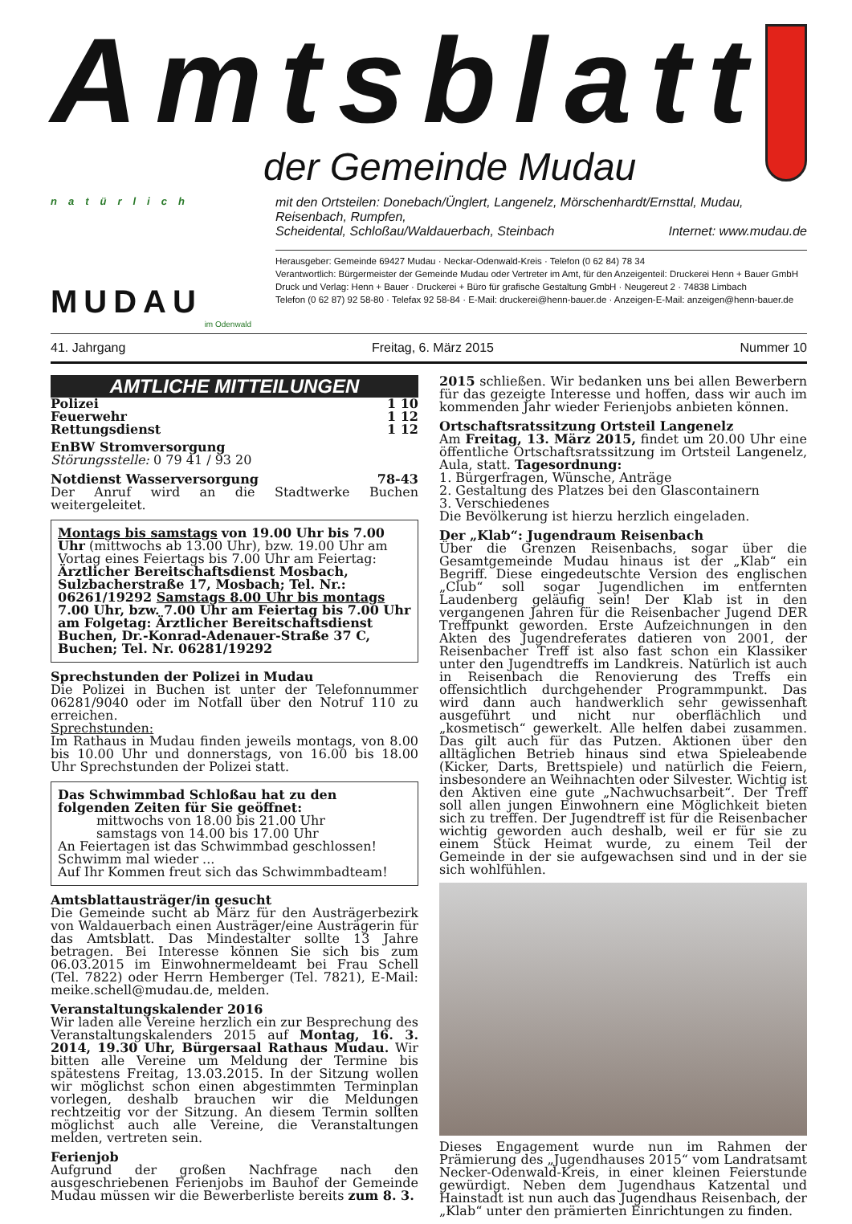Amtsblatt
der Gemeinde Mudau
natürlich
MUDAU
im Odenwald
mit den Ortsteilen: Donebach/Ünglert, Langenelz, Mörschenhardt/Ernsttal, Mudau, Reisenbach, Rumpfen,
Scheidental, Schloßau/Waldauerbach, Steinbach Internet: www.mudau.de
Herausgeber: Gemeinde 69427 Mudau · Neckar-Odenwald-Kreis · Telefon (0 62 84) 78 34
Verantwortlich: Bürgermeister der Gemeinde Mudau oder Vertreter im Amt, für den Anzeigenteil: Druckerei Henn + Bauer GmbH
Druck und Verlag: Henn + Bauer · Druckerei + Büro für grafische Gestaltung GmbH · Neugereut 2 · 74838 Limbach
Telefon (0 62 87) 92 58-80 · Telefax 92 58-84 · E-Mail: druckerei@henn-bauer.de · Anzeigen-E-Mail: anzeigen@henn-bauer.de
41. Jahrgang Freitag, 6. März 2015 Nummer 10
AMTLICHE MITTEILUNGEN
Polizei 1 10
Feuerwehr 1 12
Rettungsdienst 1 12
EnBW Stromversorgung
Störungsstelle: 0 79 41 / 93 20
Notdienst Wasserversorgung 78-43
Der Anruf wird an die Stadtwerke Buchen weitergeleitet.
Montags bis samstags von 19.00 Uhr bis 7.00 Uhr (mittwochs ab 13.00 Uhr), bzw. 19.00 Uhr am Vortag eines Feiertags bis 7.00 Uhr am Feiertag: Ärztlicher Bereitschaftsdienst Mosbach, Sulzbacherstraße 17, Mosbach; Tel. Nr.: 06261/19292 Samstags 8.00 Uhr bis montags 7.00 Uhr, bzw. 7.00 Uhr am Feiertag bis 7.00 Uhr am Folgetag: Ärztlicher Bereitschaftsdienst Buchen, Dr.-Konrad-Adenauer-Straße 37 C, Buchen; Tel. Nr. 06281/19292
Sprechstunden der Polizei in Mudau
Die Polizei in Buchen ist unter der Telefonnummer 06281/9040 oder im Notfall über den Notruf 110 zu erreichen.
Sprechstunden:
Im Rathaus in Mudau finden jeweils montags, von 8.00 bis 10.00 Uhr und donnerstags, von 16.00 bis 18.00 Uhr Sprechstunden der Polizei statt.
Das Schwimmbad Schloßau hat zu den folgenden Zeiten für Sie geöffnet:
   mittwochs von 18.00 bis 21.00 Uhr
   samstags von 14.00 bis 17.00 Uhr
An Feiertagen ist das Schwimmbad geschlossen!
Schwimm mal wieder ...
Auf Ihr Kommen freut sich das Schwimmbadteam!
Amtsblattausträger/in gesucht
Die Gemeinde sucht ab März für den Austrägerbezirk von Waldauerbach einen Austräger/eine Austrägerin für das Amtsblatt. Das Mindestalter sollte 13 Jahre betragen. Bei Interesse können Sie sich bis zum 06.03.2015 im Einwohnermeldeamt bei Frau Schell (Tel. 7822) oder Herrn Hemberger (Tel. 7821), E-Mail: meike.schell@mudau.de, melden.
Veranstaltungskalender 2016
Wir laden alle Vereine herzlich ein zur Besprechung des Veranstaltungskalenders 2015 auf Montag, 16. 3. 2014, 19.30 Uhr, Bürgersaal Rathaus Mudau. Wir bitten alle Vereine um Meldung der Termine bis spätestens Freitag, 13.03.2015. In der Sitzung wollen wir möglichst schon einen abgestimmten Terminplan vorlegen, deshalb brauchen wir die Meldungen rechtzeitig vor der Sitzung. An diesem Termin sollten möglichst auch alle Vereine, die Veranstaltungen melden, vertreten sein.
Ferienjob
Aufgrund der großen Nachfrage nach den ausgeschriebenen Ferienjobs im Bauhof der Gemeinde Mudau müssen wir die Bewerberliste bereits zum 8. 3.
2015 schließen. Wir bedanken uns bei allen Bewerbern für das gezeigte Interesse und hoffen, dass wir auch im kommenden Jahr wieder Ferienjobs anbieten können.
Ortschaftsratssitzung Ortsteil Langenelz
Am Freitag, 13. März 2015, findet um 20.00 Uhr eine öffentliche Ortschaftsratssitzung im Ortsteil Langenelz, Aula, statt. Tagesordnung:
1. Bürgerfragen, Wünsche, Anträge
2. Gestaltung des Platzes bei den Glascontainern
3. Verschiedenes
Die Bevölkerung ist hierzu herzlich eingeladen.
Der „Klab“: Jugendraum Reisenbach
Über die Grenzen Reisenbachs, sogar über die Gesamtgemeinde Mudau hinaus ist der „Klab“ ein Begriff. Diese eingedeutschte Version des englischen „Club“ soll sogar Jugendlichen im entfernten Laudenberg geläufig sein! Der Klab ist in den vergangenen Jahren für die Reisenbacher Jugend DER Treffpunkt geworden. Erste Aufzeichnungen in den Akten des Jugendreferates datieren von 2001, der Reisenbacher Treff ist also fast schon ein Klassiker unter den Jugendtreffs im Landkreis. Natürlich ist auch in Reisenbach die Renovierung des Treffs ein offensichtlich durchgehender Programmpunkt. Das wird dann auch handwerklich sehr gewissenhaft ausgeführt und nicht nur oberflächlich und „kosmetisch“ gewerkelt. Alle helfen dabei zusammen. Das gilt auch für das Putzen. Aktionen über den alltäglichen Betrieb hinaus sind etwa Spieleabende (Kicker, Darts, Brettspiele) und natürlich die Feiern, insbesondere an Weihnachten oder Silvester. Wichtig ist den Aktiven eine gute „Nachwuchsarbeit“. Der Treff soll allen jungen Einwohnern eine Möglichkeit bieten sich zu treffen. Der Jugendtreff ist für die Reisenbacher wichtig geworden auch deshalb, weil er für sie zu einem Stück Heimat wurde, zu einem Teil der Gemeinde in der sie aufgewachsen sind und in der sie sich wohlfühlen.
Dieses Engagement wurde nun im Rahmen der Prämierung des „Jugendhauses 2015“ vom Landratsamt Necker-Odenwald-Kreis, in einer kleinen Feierstunde gewürdigt. Neben dem Jugendhaus Katzental und Hainstadt ist nun auch das Jugendhaus Reisenbach, der „Klab“ unter den prämierten Einrichtungen zu finden.